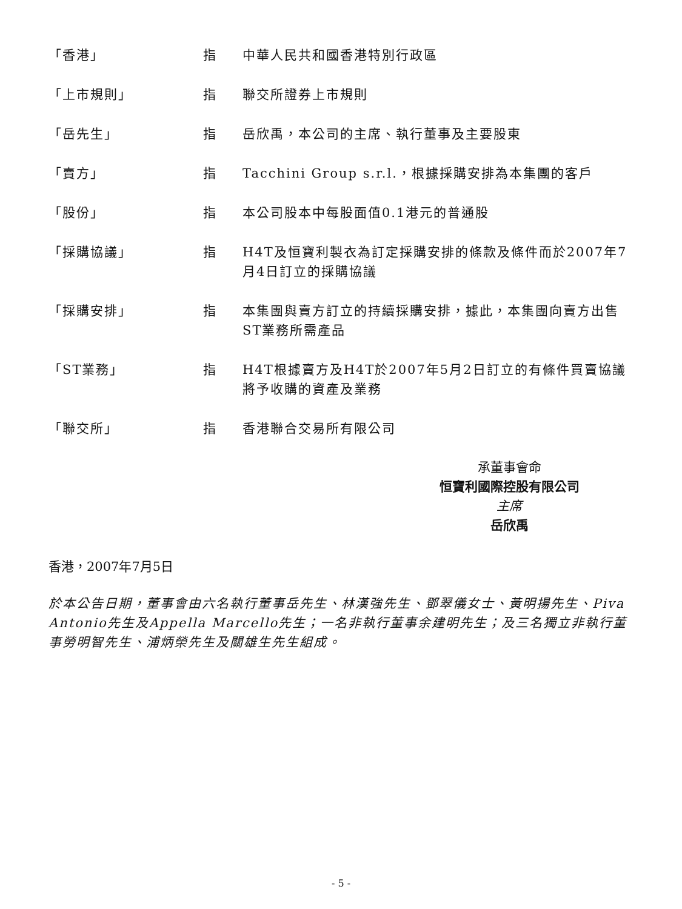「香港」 指 中華人民共和國香港特別行政區
「上市規則」 指 聯交所證券上市規則
「岳先生」 指 岳欣禹，本公司的主席、執行董事及主要股東
「賣方」 指 Tacchini Group s.r.l.，根據採購安排為本集團的客戶
「股份」 指 本公司股本中每股面值0.1港元的普通股
「採購協議」 指 H4T及恒寶利製衣為訂定採購安排的條款及條件而於2007年7月4日訂立的採購協議
「採購安排」 指 本集團與賣方訂立的持續採購安排，據此，本集團向賣方出售ST業務所需產品
「ST業務」 指 H4T根據賣方及H4T於2007年5月2日訂立的有條件買賣協議將予收購的資產及業務
「聯交所」 指 香港聯合交易所有限公司
承董事會命
恒寶利國際控股有限公司
主席
岳欣禹
香港，2007年7月5日
於本公告日期，董事會由六名執行董事岳先生、林漢強先生、鄧翠儀女士、黃明揚先生、Piva Antonio先生及Appella Marcello先生；一名非執行董事余建明先生；及三名獨立非執行董事勞明智先生、浦炳榮先生及關雄生先生組成。
- 5 -